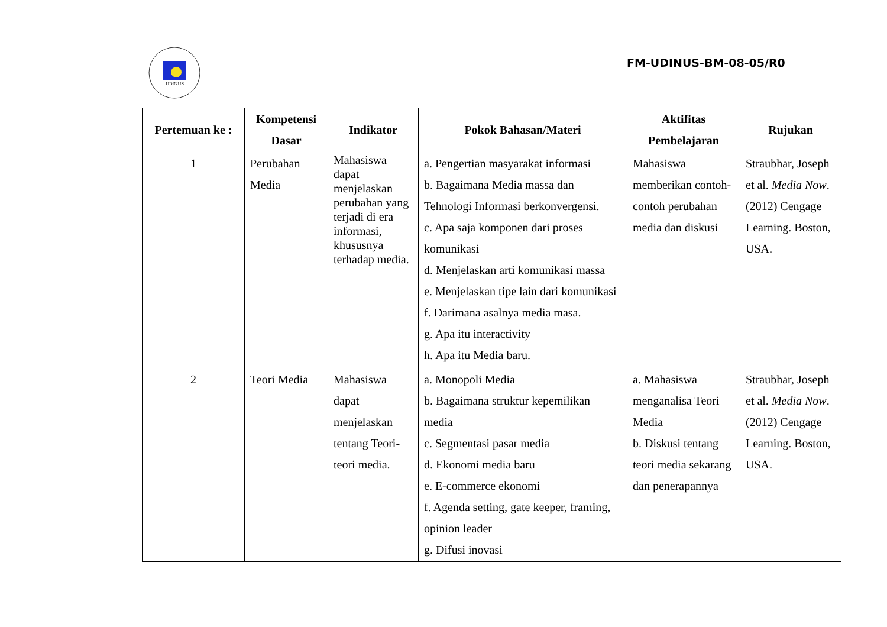UDINUS
FM-UDINUS-BM-08-05/R0
| Pertemuan ke : | Kompetensi Dasar | Indikator | Pokok Bahasan/Materi | Aktifitas Pembelajaran | Rujukan |
| --- | --- | --- | --- | --- | --- |
| 1 | Perubahan Media | Mahasiswa dapat menjelaskan perubahan yang terjadi di era informasi, khususnya terhadap media. | a. Pengertian masyarakat informasi b. Bagaimana Media massa dan Tehnologi Informasi berkonvergensi. c. Apa saja komponen dari proses komunikasi d. Menjelaskan arti komunikasi massa e. Menjelaskan tipe lain dari komunikasi f. Darimana asalnya media masa. g. Apa itu interactivity h. Apa itu Media baru. | Mahasiswa memberikan contoh-contoh perubahan media dan diskusi | Straubhar, Joseph et al. Media Now .(2012) Cengage Learning. Boston, USA. |
| 2 | Teori Media | Mahasiswa dapat menjelaskan tentang Teori-teori media. | a. Monopoli Media b. Bagaimana struktur kepemilikan media c. Segmentasi pasar media d. Ekonomi media baru e. E-commerce ekonomi f. Agenda setting, gate keeper, framing, opinion leader g. Difusi inovasi | a. Mahasiswa menganalisa Teori Media b. Diskusi tentang teori media sekarang dan penerapannya | Straubhar, Joseph et al. Media Now .(2012) Cengage Learning. Boston, USA. |